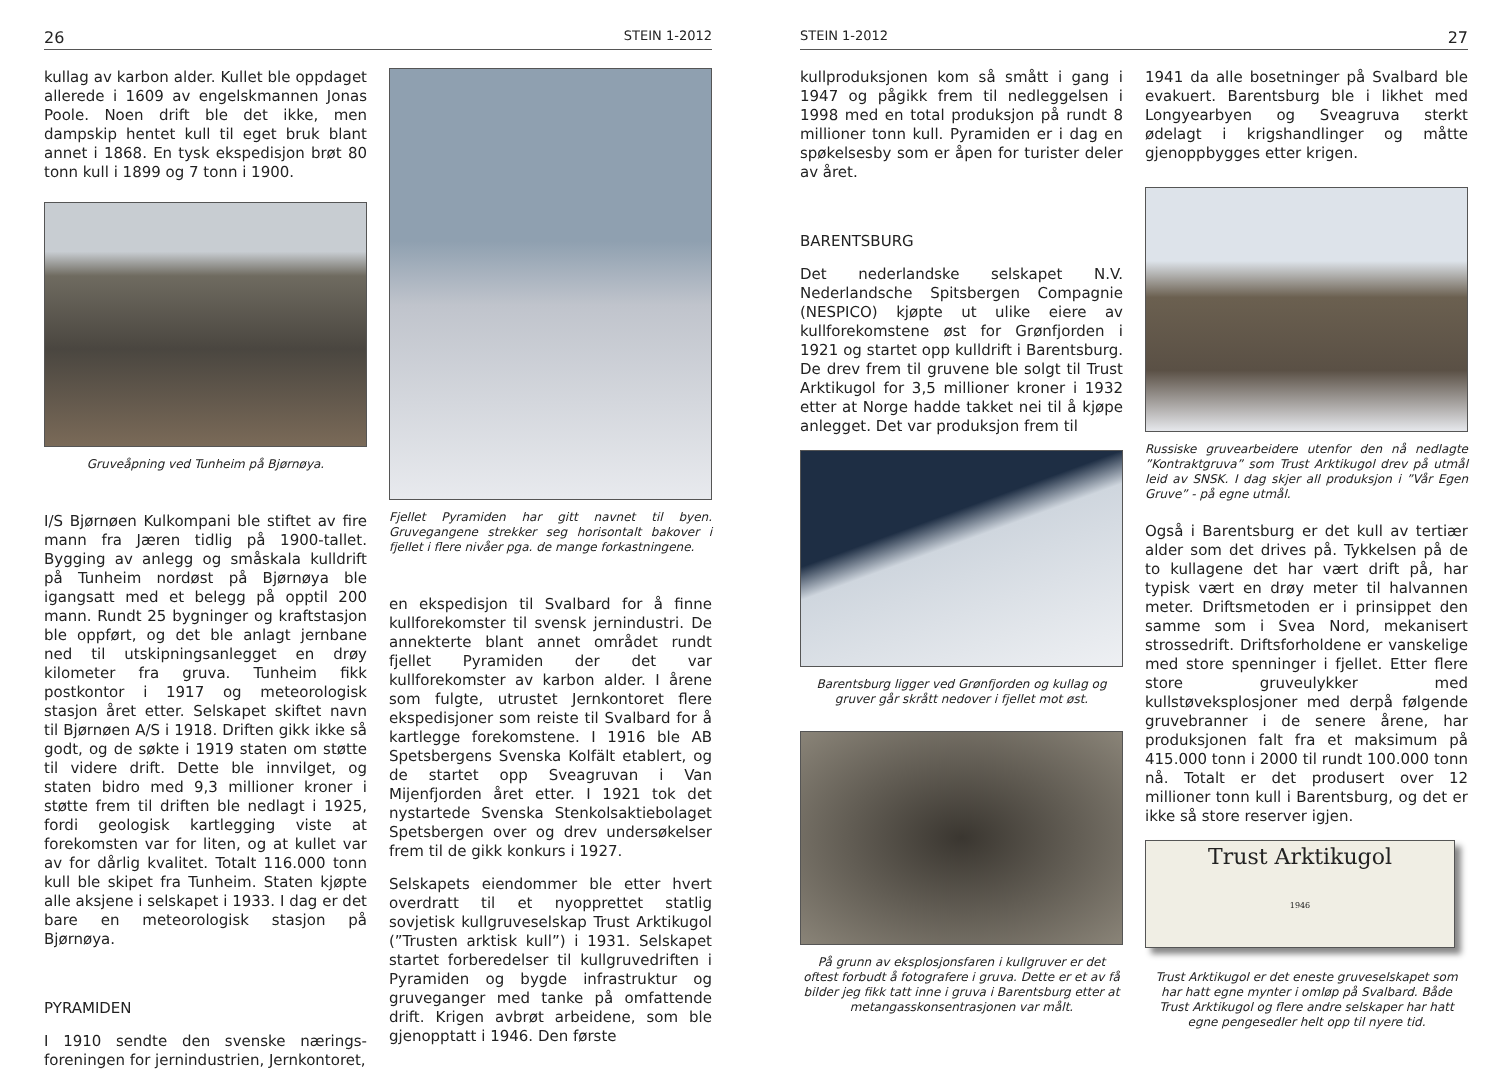26 STEIN 1-2012
kullag av karbon alder. Kullet ble oppdaget allerede i 1609 av engelskmannen Jonas Poole. Noen drift ble det ikke, men dampskip hentet kull til eget bruk blant annet i 1868. En tysk ekspedisjon brøt 80 tonn kull i 1899 og 7 tonn i 1900.
Gruveåpning ved Tunheim på Bjørnøya.
I/S Bjørnøen Kulkompani ble stiftet av fire mann fra Jæren tidlig på 1900-tallet. Bygging av anlegg og småskala kulldrift på Tunheim nordøst på Bjørnøya ble igangsatt med et belegg på opptil 200 mann. Rundt 25 bygninger og kraftstasjon ble oppført, og det ble anlagt jernbane ned til utskipningsanlegget en drøy kilometer fra gruva. Tunheim fikk postkontor i 1917 og meteorologisk stasjon året etter. Selskapet skiftet navn til Bjørnøen A/S i 1918. Driften gikk ikke så godt, og de søkte i 1919 staten om støtte til videre drift. Dette ble innvilget, og staten bidro med 9,3 millioner kroner i støtte frem til driften ble nedlagt i 1925, fordi geologisk kartlegging viste at forekomsten var for liten, og at kullet var av for dårlig kvalitet. Totalt 116.000 tonn kull ble skipet fra Tunheim. Staten kjøpte alle aksjene i selskapet i 1933. I dag er det bare en meteorologisk stasjon på Bjørnøya.
PYRAMIDEN
I 1910 sendte den svenske nærings-foreningen for jernindustrien, Jernkontoret,
Fjellet Pyramiden har gitt navnet til byen. Gruvegangene strekker seg horisontalt bakover i fjellet i flere nivåer pga. de mange forkastningene.
en ekspedisjon til Svalbard for å finne kullforekomster til svensk jernindustri. De annekterte blant annet området rundt fjellet Pyramiden der det var kullforekomster av karbon alder. I årene som fulgte, utrustet Jernkontoret flere ekspedisjoner som reiste til Svalbard for å kartlegge forekomstene. I 1916 ble AB Spetsbergens Svenska Kolfält etablert, og de startet opp Sveagruvan i Van Mijenfjorden året etter. I 1921 tok det nystartede Svenska Stenkolsaktiebolaget Spetsbergen over og drev undersøkelser frem til de gikk konkurs i 1927.
Selskapets eiendommer ble etter hvert overdratt til et nyopprettet statlig sovjetisk kullgruveselskap Trust Arktikugol (”Trusten arktisk kull”) i 1931. Selskapet startet forberedelser til kullgruvedriften i Pyramiden og bygde infrastruktur og gruveganger med tanke på omfattende drift. Krigen avbrøt arbeidene, som ble gjenopptatt i 1946. Den første
STEIN 1-2012 27
kullproduksjonen kom så smått i gang i 1947 og pågikk frem til nedleggelsen i 1998 med en total produksjon på rundt 8 millioner tonn kull. Pyramiden er i dag en spøkelsesby som er åpen for turister deler av året.
BARENTSBURG
Det nederlandske selskapet N.V. Nederlandsche Spitsbergen Compagnie (NESPICO) kjøpte ut ulike eiere av kullforekomstene øst for Grønfjorden i 1921 og startet opp kulldrift i Barentsburg. De drev frem til gruvene ble solgt til Trust Arktikugol for 3,5 millioner kroner i 1932 etter at Norge hadde takket nei til å kjøpe anlegget. Det var produksjon frem til
Barentsburg ligger ved Grønfjorden og kullag og gruver går skrått nedover i fjellet mot øst.
På grunn av eksplosjonsfaren i kullgruver er det oftest forbudt å fotografere i gruva. Dette er et av få bilder jeg fikk tatt inne i gruva i Barentsburg etter at metangasskonsentrasjonen var målt.
1941 da alle bosetninger på Svalbard ble evakuert. Barentsburg ble i likhet med Longyearbyen og Sveagruva sterkt ødelagt i krigshandlinger og måtte gjenoppbygges etter krigen.
Russiske gruvearbeidere utenfor den nå nedlagte ”Kontraktgruva” som Trust Arktikugol drev på utmål leid av SNSK. I dag skjer all produksjon i ”Vår Egen Gruve” - på egne utmål.
Også i Barentsburg er det kull av tertiær alder som det drives på. Tykkelsen på de to kullagene det har vært drift på, har typisk vært en drøy meter til halvannen meter. Driftsmetoden er i prinsippet den samme som i Svea Nord, mekanisert strossedrift. Driftsforholdene er vanskelige med store spenninger i fjellet. Etter flere store gruveulykker med kullstøveksplosjoner med derpå følgende gruvebranner i de senere årene, har produksjonen falt fra et maksimum på 415.000 tonn i 2000 til rundt 100.000 tonn nå. Totalt er det produsert over 12 millioner tonn kull i Barentsburg, og det er ikke så store reserver igjen.
Trust Arktikugol
1946
Trust Arktikugol er det eneste gruveselskapet som har hatt egne mynter i omløp på Svalbard. Både Trust Arktikugol og flere andre selskaper har hatt egne pengesedler helt opp til nyere tid.